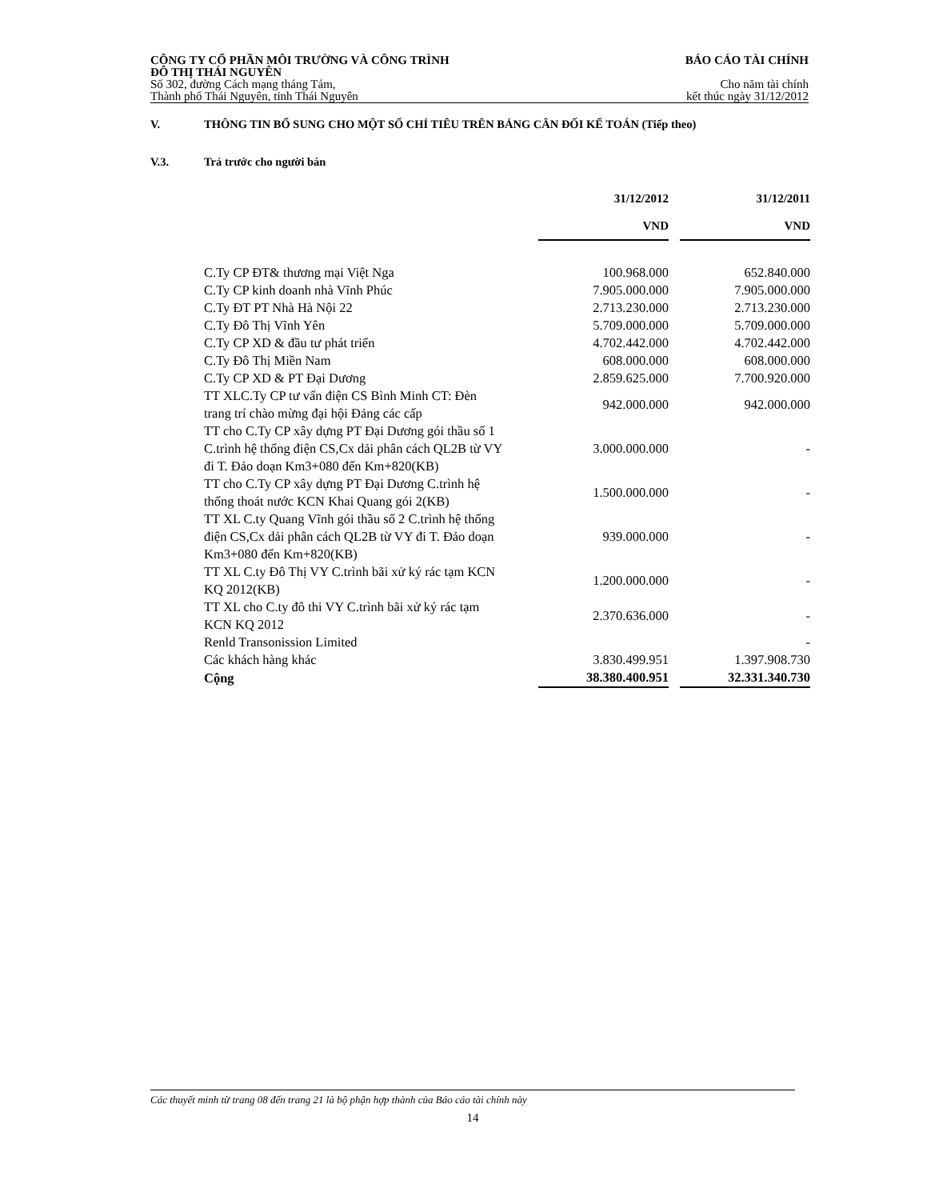CÔNG TY CỔ PHẦN MÔI TRƯỜNG VÀ CÔNG TRÌNH
ĐÔ THỊ THÁI NGUYÊN
BÁO CÁO TÀI CHÍNH
Số 302, đường Cách mạng tháng Tám,
Thành phố Thái Nguyên, tỉnh Thái Nguyên
Cho năm tài chính
kết thúc ngày 31/12/2012
V. THÔNG TIN BỔ SUNG CHO MỘT SỐ CHỈ TIÊU TRÊN BẢNG CÂN ĐỐI KẾ TOÁN (Tiếp theo)
V.3. Trả trước cho người bán
| | 31/12/2012 | | 31/12/2011 |
| | VND | | VND |
| C.Ty CP ĐT& thương mại Việt Nga | 100.968.000 | | 652.840.000 |
| C.Ty CP kinh doanh nhà Vĩnh Phúc | 7.905.000.000 | | 7.905.000.000 |
| C.Ty ĐT PT Nhà Hà Nội 22 | 2.713.230.000 | | 2.713.230.000 |
| C.Ty Đô Thị Vĩnh Yên | 5.709.000.000 | | 5.709.000.000 |
| C.Ty CP XD & đầu tư phát triển | 4.702.442.000 | | 4.702.442.000 |
| C.Ty Đô Thị Miền Nam | 608.000.000 | | 608.000.000 |
| C.Ty CP XD & PT Đại Dương | 2.859.625.000 | | 7.700.920.000 |
| TT XLC.Ty CP tư vấn điện CS Bình Minh CT: Đèn trang trí chào mừng đại hội Đảng các cấp | 942.000.000 | | 942.000.000 |
| TT cho C.Ty CP xây dựng PT Đại Dương gói thầu số 1 C.trình hệ thống điện CS,Cx dải phân cách QL2B từ VY đi T. Đảo doạn Km3+080 đến Km+820(KB) | 3.000.000.000 | | - |
| TT cho C.Ty CP xây dựng PT Đại Dương C.trình hệ thống thoát nước KCN Khai Quang gói 2(KB) | 1.500.000.000 | | - |
| TT XL C.ty Quang Vĩnh gói thầu số 2 C.trình hệ thống điện CS,Cx dải phân cách QL2B từ VY đi T. Đảo doạn Km3+080 đến Km+820(KB) | 939.000.000 | | - |
| TT XL C.ty Đô Thị VY C.trình bãi xử ký rác tạm KCN KQ 2012(KB) | 1.200.000.000 | | - |
| TT XL cho C.ty đô thi VY C.trình bãi xử ký rác tạm KCN KQ 2012 | 2.370.636.000 | | - |
| Renld Transonission Limited | | | - |
| Các khách hàng khác | 3.830.499.951 | | 1.397.908.730 |
| Cộng | 38.380.400.951 | | 32.331.340.730 |
Các thuyết minh từ trang 08 đến trang 21 là bộ phận hợp thành của Báo cáo tài chính này
14